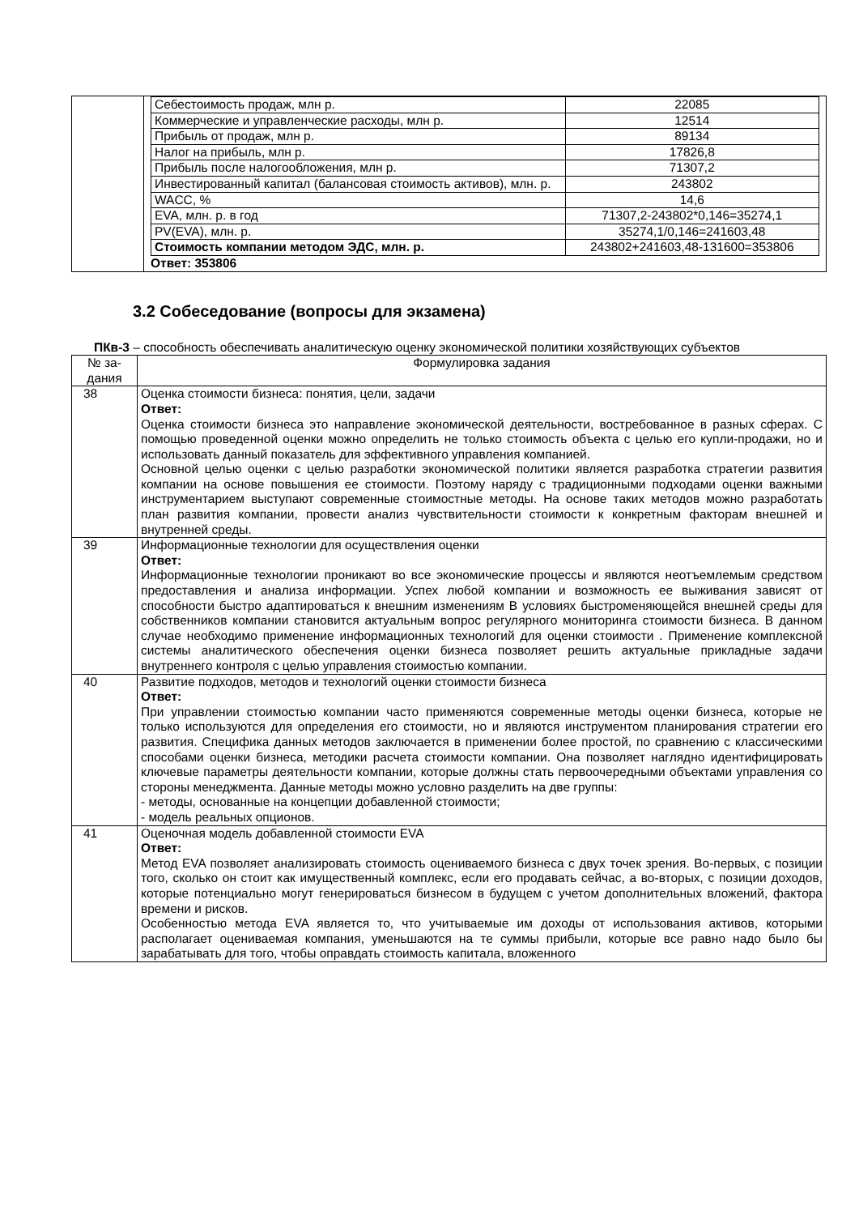| | / Себестоимость продаж, млн р. / 22085 / / Коммерческие и управленческие расходы, млн р. / 12514 / / Прибыль от продаж, млн р. / 89134 / / Налог на прибыль, млн р. / 17826,8 / / Прибыль после налогообложения, млн р. / 71307,2 / / Инвестированный капитал (балансовая стоимость активов), млн. р. / 243802 / / WACC, % / 14,6 / / EVA, млн. р. в год / 71307,2-243802*0,146=35274,1 / / PV(EVA), млн. р. / 35274,1/0,146=241603,48 / / Стоимость компании методом ЭДС, млн. р. / 243802+241603,48-131600=353806 / Ответ: 353806 |
3.2 Собеседование (вопросы для экзамена)
ПКв-3 – способность обеспечивать аналитическую оценку экономической политики хозяйствующих субъектов
| № за- дания | Формулировка задания |
| 38 | Оценка стоимости бизнеса: понятия, цели, задачи Ответ: Оценка стоимости бизнеса это направление экономической деятельности, востребованное в разных сферах. С помощью проведенной оценки можно определить не только стоимость объекта с целью его купли-продажи, но и использовать данный показатель для эффективного управления компанией. Основной целью оценки с целью разработки экономической политики является разработка стратегии развития компании на основе повышения ее стоимости. Поэтому наряду с традиционными подходами оценки важными инструментарием выступают современные стоимостные методы. На основе таких методов можно разработать план развития компании, провести анализ чувствительности стоимости к конкретным факторам внешней и внутренней среды. |
| 39 | Информационные технологии для осуществления оценки Ответ: Информационные технологии проникают во все экономические процессы и являются неотъемлемым средством предоставления и анализа информации. Успех любой компании и возможность ее выживания зависят от способности быстро адаптироваться к внешним изменениям В условиях быстроменяющейся внешней среды для собственников компании становится актуальным вопрос регулярного мониторинга стоимости бизнеса. В данном случае необходимо применение информационных технологий для оценки стоимости . Применение комплексной системы аналитического обеспечения оценки бизнеса позволяет решить актуальные прикладные задачи внутреннего контроля с целью управления стоимостью компании. |
| 40 | Развитие подходов, методов и технологий оценки стоимости бизнеса Ответ: При управлении стоимостью компании часто применяются современные методы оценки бизнеса, которые не только используются для определения его стоимости, но и являются инструментом планирования стратегии его развития. Специфика данных методов заключается в применении более простой, по сравнению с классическими способами оценки бизнеса, методики расчета стоимости компании. Она позволяет наглядно идентифицировать ключевые параметры деятельности компании, которые должны стать первоочередными объектами управления со стороны менеджмента. Данные методы можно условно разделить на две группы: - методы, основанные на концепции добавленной стоимости; - модель реальных опционов. |
| 41 | Оценочная модель добавленной стоимости EVA Ответ: Метод EVA позволяет анализировать стоимость оцениваемого бизнеса с двух точек зрения. Во-первых, с позиции того, сколько он стоит как имущественный комплекс, если его продавать сейчас, а во-вторых, с позиции доходов, которые потенциально могут генерироваться бизнесом в будущем с учетом дополнительных вложений, фактора времени и рисков. Особенностью метода EVA является то, что учитываемые им доходы от использования активов, которыми располагает оцениваемая компания, уменьшаются на те суммы прибыли, которые все равно надо было бы зарабатывать для того, чтобы оправдать стоимость капитала, вложенного |